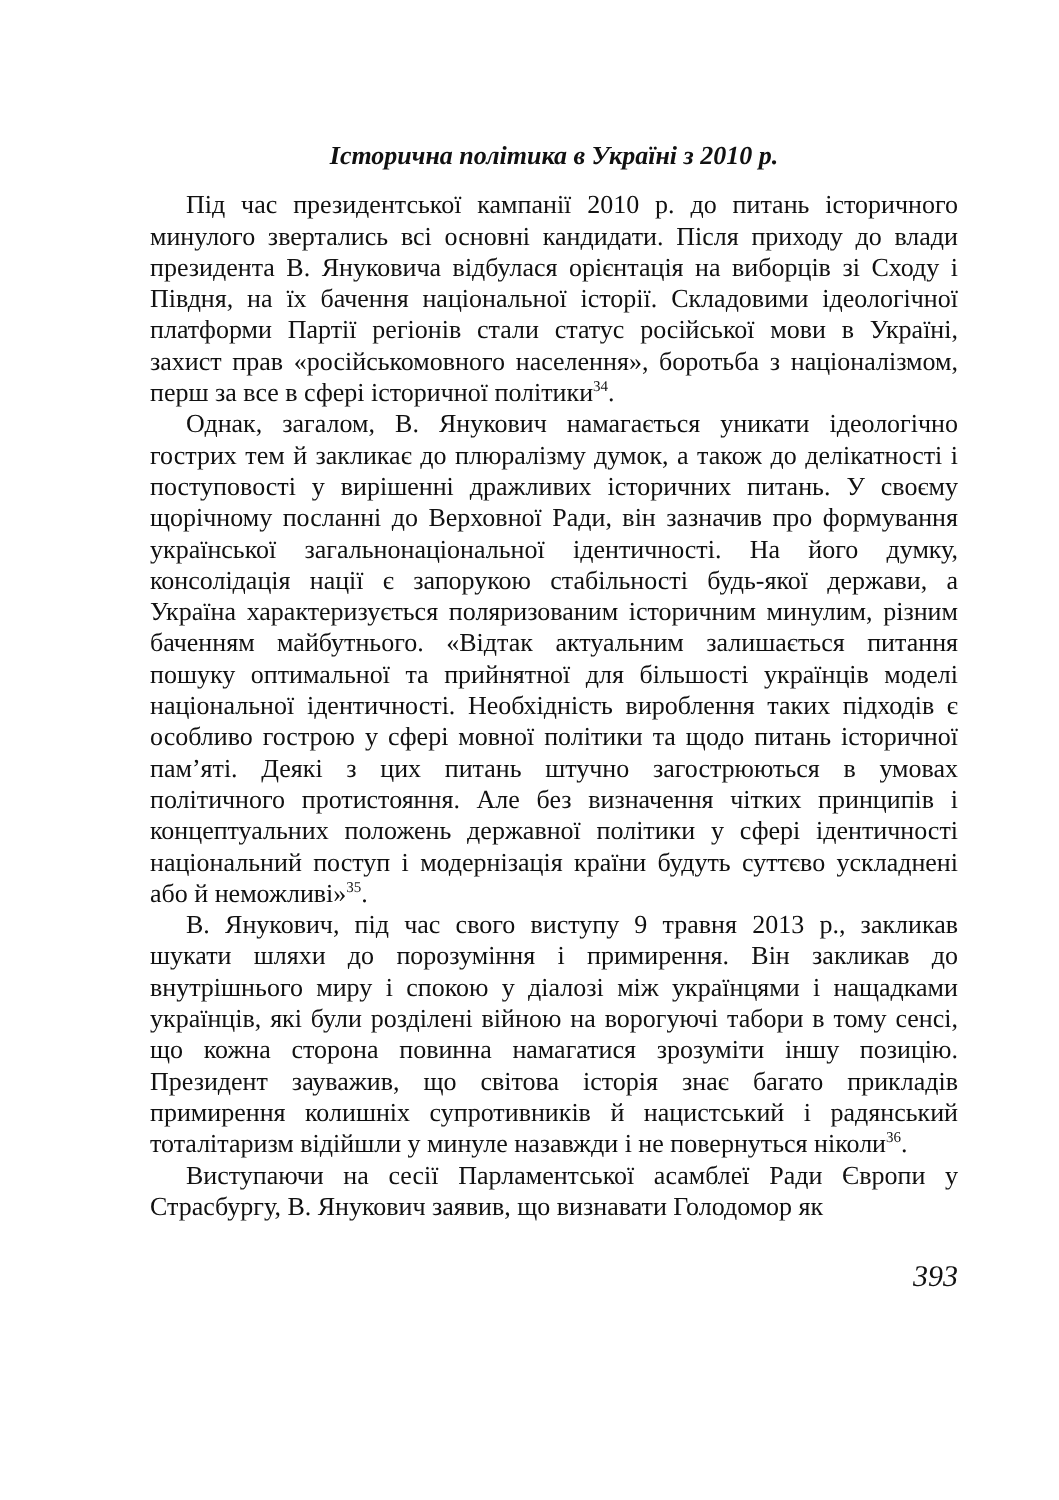Історична політика в Україні з 2010 р.
Під час президентської кампанії 2010 р. до питань історичного минулого звертались всі основні кандидати. Після приходу до влади президента В. Януковича відбулася орієнтація на виборців зі Сходу і Півдня, на їх бачення національної історії. Складовими ідеологічної платформи Партії регіонів стали статус російської мови в Україні, захист прав «російськомовного населення», боротьба з націоналізмом, перш за все в сфері історичної політики<sup>34</sup>.
Однак, загалом, В. Янукович намагається уникати ідеологічно гострих тем й закликає до плюралізму думок, а також до делікатності і поступовості у вирішенні дражливих історичних питань. У своєму щорічному посланні до Верховної Ради, він зазначив про формування української загальнонаціональної ідентичності. На його думку, консолідація нації є запорукою стабільності будь-якої держави, а Україна характеризується поляризованим історичним минулим, різним баченням майбутнього. «Відтак актуальним залишається питання пошуку оптимальної та прийнятної для більшості українців моделі національної ідентичності. Необхідність вироблення таких підходів є особливо гострою у сфері мовної політики та щодо питань історичної пам’яті. Деякі з цих питань штучно загострюються в умовах політичного протистояння. Але без визначення чітких принципів і концептуальних положень державної політики у сфері ідентичності національний поступ і модернізація країни будуть суттєво ускладнені або й неможливі»<sup>35</sup>.
В. Янукович, під час свого виступу 9 травня 2013 р., закликав шукати шляхи до порозуміння і примирення. Він закликав до внутрішнього миру і спокою у діалозі між українцями і нащадками українців, які були розділені війною на ворогуючі табори в тому сенсі, що кожна сторона повинна намагатися зрозуміти іншу позицію. Президент зауважив, що світова історія знає багато прикладів примирення колишніх супротивників й нацистський і радянський тоталітаризм відійшли у минуле назавжди і не повернуться ніколи<sup>36</sup>.
Виступаючи на сесії Парламентської асамблеї Ради Європи у Страсбургу, В. Янукович заявив, що визнавати Голодомор як
393